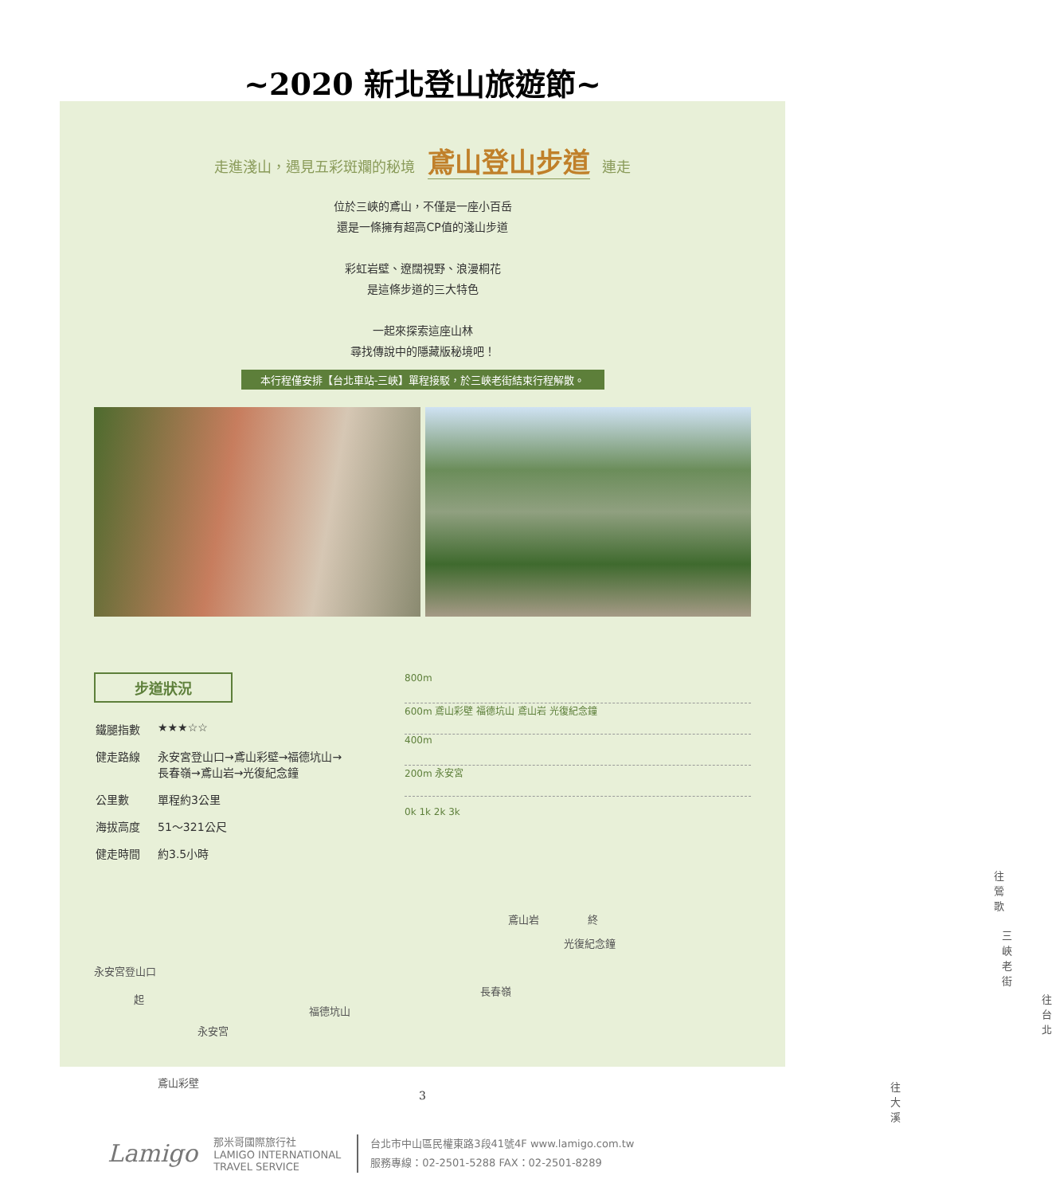~2020 新北登山旅遊節~
走進淺山，遇見五彩斑斕的秘境 鳶山登山步道 連走
位於三峽的鳶山，不僅是一座小百岳
還是一條擁有超高CP值的淺山步道
彩虹岩壁、遼闊視野、浪漫桐花
是這條步道的三大特色
一起來探索這座山林
尋找傳說中的隱藏版秘境吧！
本行程僅安排【台北車站-三峽】單程接駁，於三峽老街結束行程解散。
步道狀況
| 鐵腿指數 | ★★★☆☆ |
| 健走路線 | 永安宮登山口→鳶山彩壁→福德坑山→ 長春嶺→鳶山岩→光復紀念鐘 |
| 公里數 | 單程約3公里 |
| 海拔高度 | 51～321公尺 |
| 健走時間 | 約3.5小時 |
800m
600m 鳶山彩壁 福德坑山 鳶山岩 光復紀念鐘
400m
200m 永安宮
0k 1k 2k 3k
永安宮登山口
起
永安宮
鳶山彩壁
福德坑山
長春嶺
鳶山岩 終
光復紀念鐘
往鶯歌
三峽老街
往台北
往大溪
3
Lamigo 那米哥國際旅行社
LAMIGO INTERNATIONAL
TRAVEL SERVICE 台北市中山區民權東路3段41號4F www.lamigo.com.tw
服務專線：02-2501-5288 FAX：02-2501-8289